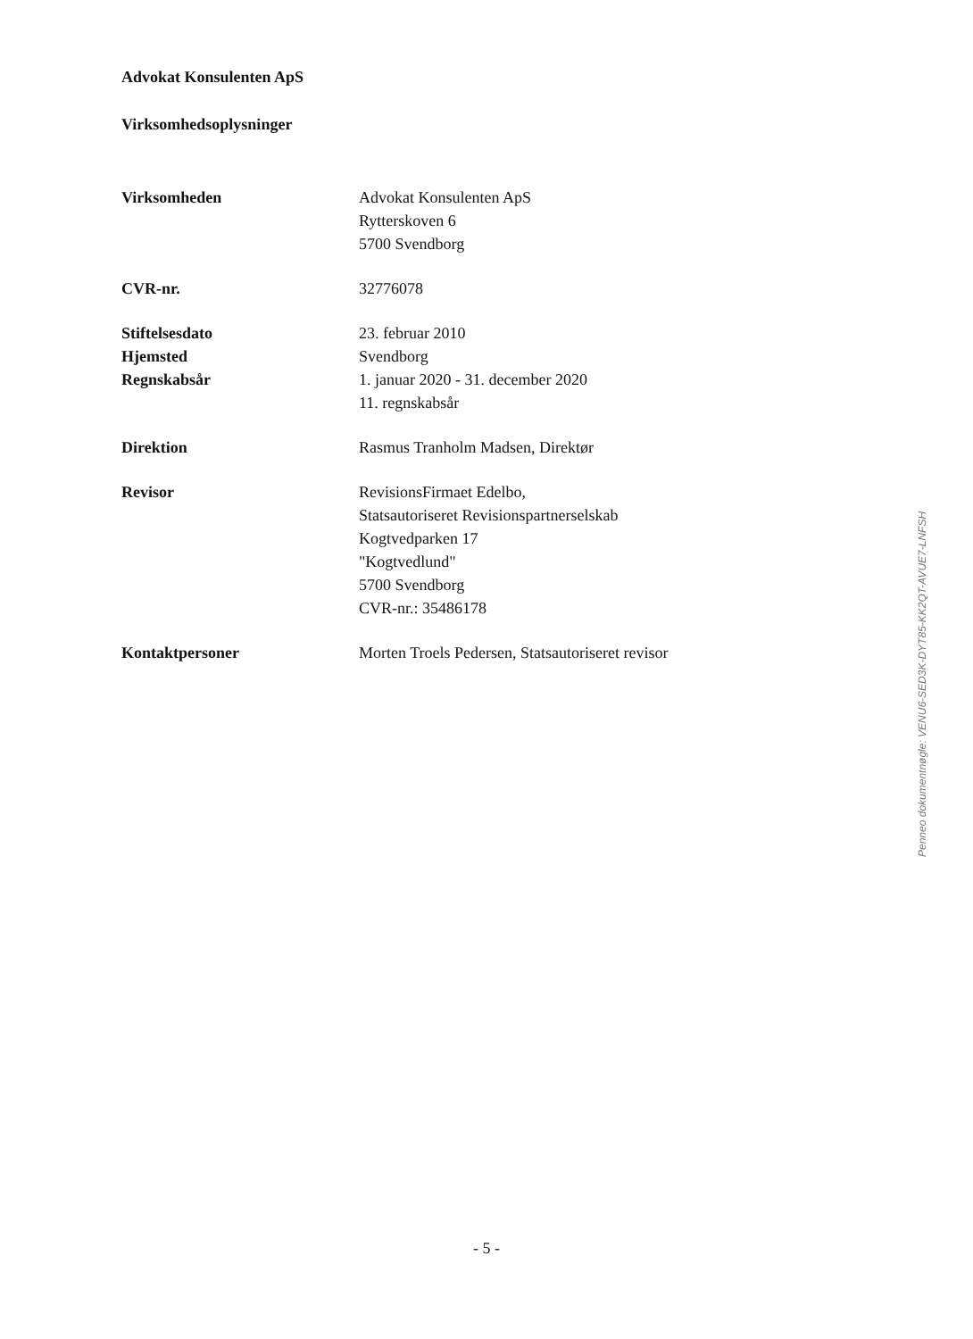Advokat Konsulenten ApS
Virksomhedsoplysninger
| Virksomheden | Advokat Konsulenten ApS Rytterskoven 6 5700 Svendborg |
| CVR-nr. | 32776078 |
| Stiftelsesdato | 23. februar 2010 |
| Hjemsted | Svendborg |
| Regnskabsår | 1. januar 2020 - 31. december 2020 11. regnskabsår |
| Direktion | Rasmus Tranholm Madsen, Direktør |
| Revisor | RevisionsFirmaet Edelbo, Statsautoriseret Revisionspartnerselskab Kogtvedparken 17 "Kogtvedlund" 5700 Svendborg CVR-nr.: 35486178 |
| Kontaktpersoner | Morten Troels Pedersen, Statsautoriseret revisor |
Penneo dokumentnøgle: VENU6-SED3K-DYT85-KK2QT-AVUE7-LNFSH
- 5 -